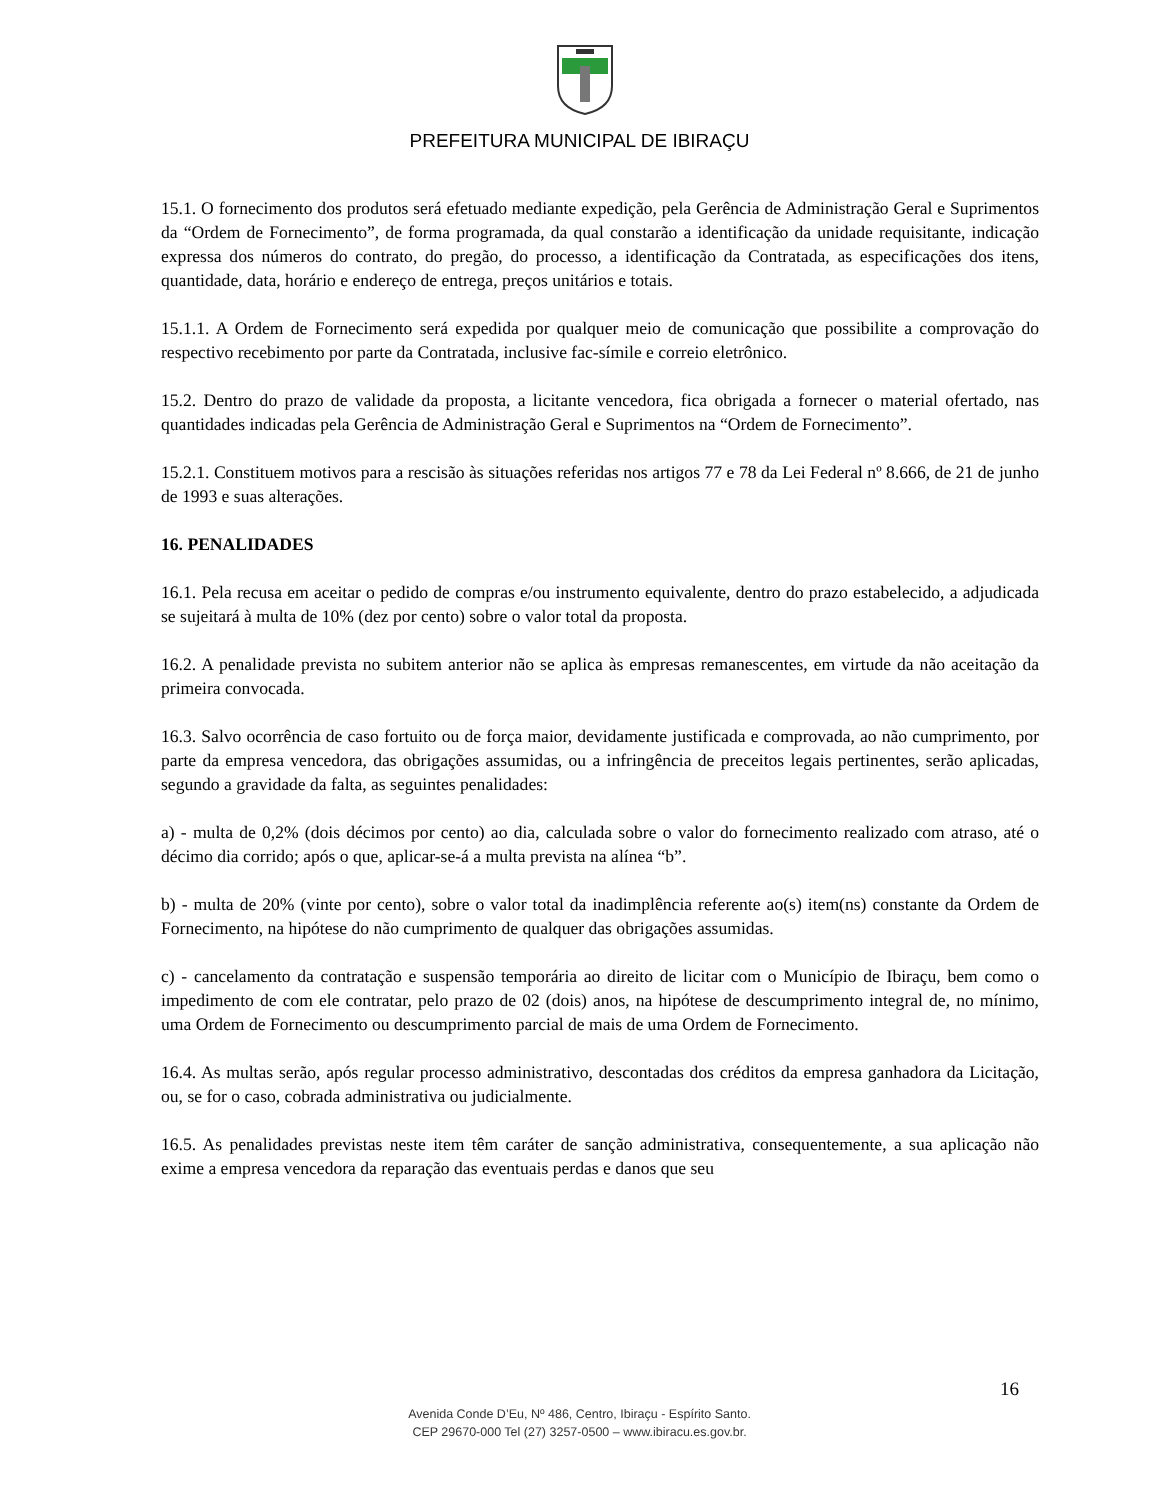PREFEITURA MUNICIPAL DE IBIRAÇU
15.1. O fornecimento dos produtos será efetuado mediante expedição, pela Gerência de Administração Geral e Suprimentos da “Ordem de Fornecimento”, de forma programada, da qual constarão a identificação da unidade requisitante, indicação expressa dos números do contrato, do pregão, do processo, a identificação da Contratada, as especificações dos itens, quantidade, data, horário e endereço de entrega, preços unitários e totais.
15.1.1. A Ordem de Fornecimento será expedida por qualquer meio de comunicação que possibilite a comprovação do respectivo recebimento por parte da Contratada, inclusive fac-símile e correio eletrônico.
15.2. Dentro do prazo de validade da proposta, a licitante vencedora, fica obrigada a fornecer o material ofertado, nas quantidades indicadas pela Gerência de Administração Geral e Suprimentos na “Ordem de Fornecimento”.
15.2.1. Constituem motivos para a rescisão às situações referidas nos artigos 77 e 78 da Lei Federal nº 8.666, de 21 de junho de 1993 e suas alterações.
16. PENALIDADES
16.1. Pela recusa em aceitar o pedido de compras e/ou instrumento equivalente, dentro do prazo estabelecido, a adjudicada se sujeitará à multa de 10% (dez por cento) sobre o valor total da proposta.
16.2. A penalidade prevista no subitem anterior não se aplica às empresas remanescentes, em virtude da não aceitação da primeira convocada.
16.3. Salvo ocorrência de caso fortuito ou de força maior, devidamente justificada e comprovada, ao não cumprimento, por parte da empresa vencedora, das obrigações assumidas, ou a infringência de preceitos legais pertinentes, serão aplicadas, segundo a gravidade da falta, as seguintes penalidades:
a) - multa de 0,2% (dois décimos por cento) ao dia, calculada sobre o valor do fornecimento realizado com atraso, até o décimo dia corrido; após o que, aplicar-se-á a multa prevista na alínea “b”.
b) - multa de 20% (vinte por cento), sobre o valor total da inadimplência referente ao(s) item(ns) constante da Ordem de Fornecimento, na hipótese do não cumprimento de qualquer das obrigações assumidas.
c) - cancelamento da contratação e suspensão temporária ao direito de licitar com o Município de Ibiraçu, bem como o impedimento de com ele contratar, pelo prazo de 02 (dois) anos, na hipótese de descumprimento integral de, no mínimo, uma Ordem de Fornecimento ou descumprimento parcial de mais de uma Ordem de Fornecimento.
16.4. As multas serão, após regular processo administrativo, descontadas dos créditos da empresa ganhadora da Licitação, ou, se for o caso, cobrada administrativa ou judicialmente.
16.5. As penalidades previstas neste item têm caráter de sanção administrativa, consequentemente, a sua aplicação não exime a empresa vencedora da reparação das eventuais perdas e danos que seu
16
Avenida Conde D’Eu, Nº 486, Centro, Ibiraçu - Espírito Santo.
CEP 29670-000 Tel (27) 3257-0500 – www.ibiracu.es.gov.br.